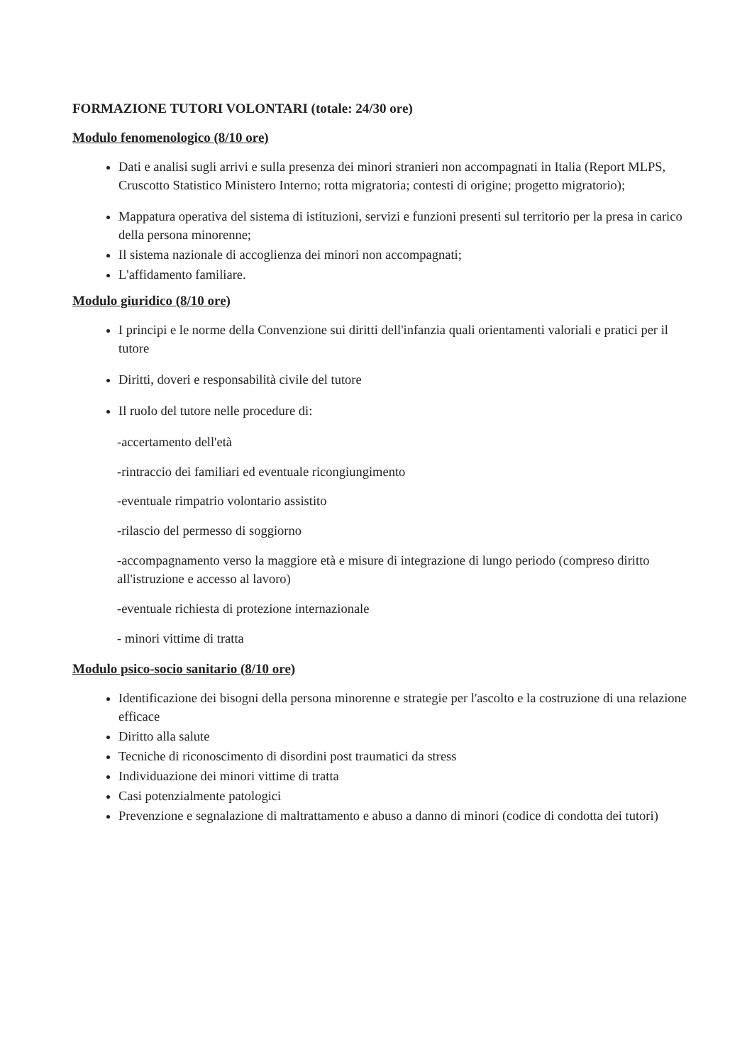FORMAZIONE TUTORI VOLONTARI (totale: 24/30 ore)
Modulo fenomenologico (8/10 ore)
Dati e analisi sugli arrivi e sulla presenza dei minori stranieri non accompagnati in Italia (Report MLPS, Cruscotto Statistico Ministero Interno; rotta migratoria; contesti di origine; progetto migratorio);
Mappatura operativa del sistema di istituzioni, servizi e funzioni presenti sul territorio per la presa in carico della persona minorenne;
Il sistema nazionale di accoglienza dei minori non accompagnati;
L'affidamento familiare.
Modulo giuridico (8/10 ore)
I principi e le norme della Convenzione sui diritti dell'infanzia quali orientamenti valoriali e pratici per il tutore
Diritti, doveri e responsabilità civile del tutore
Il ruolo del tutore nelle procedure di:
-accertamento dell'età
-rintraccio dei familiari ed eventuale ricongiungimento
-eventuale rimpatrio volontario assistito
-rilascio del permesso di soggiorno
-accompagnamento verso la maggiore età e misure di integrazione di lungo periodo (compreso diritto all'istruzione e accesso al lavoro)
-eventuale richiesta di protezione internazionale
- minori vittime di tratta
Modulo psico-socio sanitario (8/10 ore)
Identificazione dei bisogni della persona minorenne e strategie per l'ascolto e la costruzione di una relazione efficace
Diritto alla salute
Tecniche di riconoscimento di disordini post traumatici da stress
Individuazione dei minori vittime di tratta
Casi potenzialmente patologici
Prevenzione e segnalazione di maltrattamento e abuso a danno di minori (codice di condotta dei tutori)